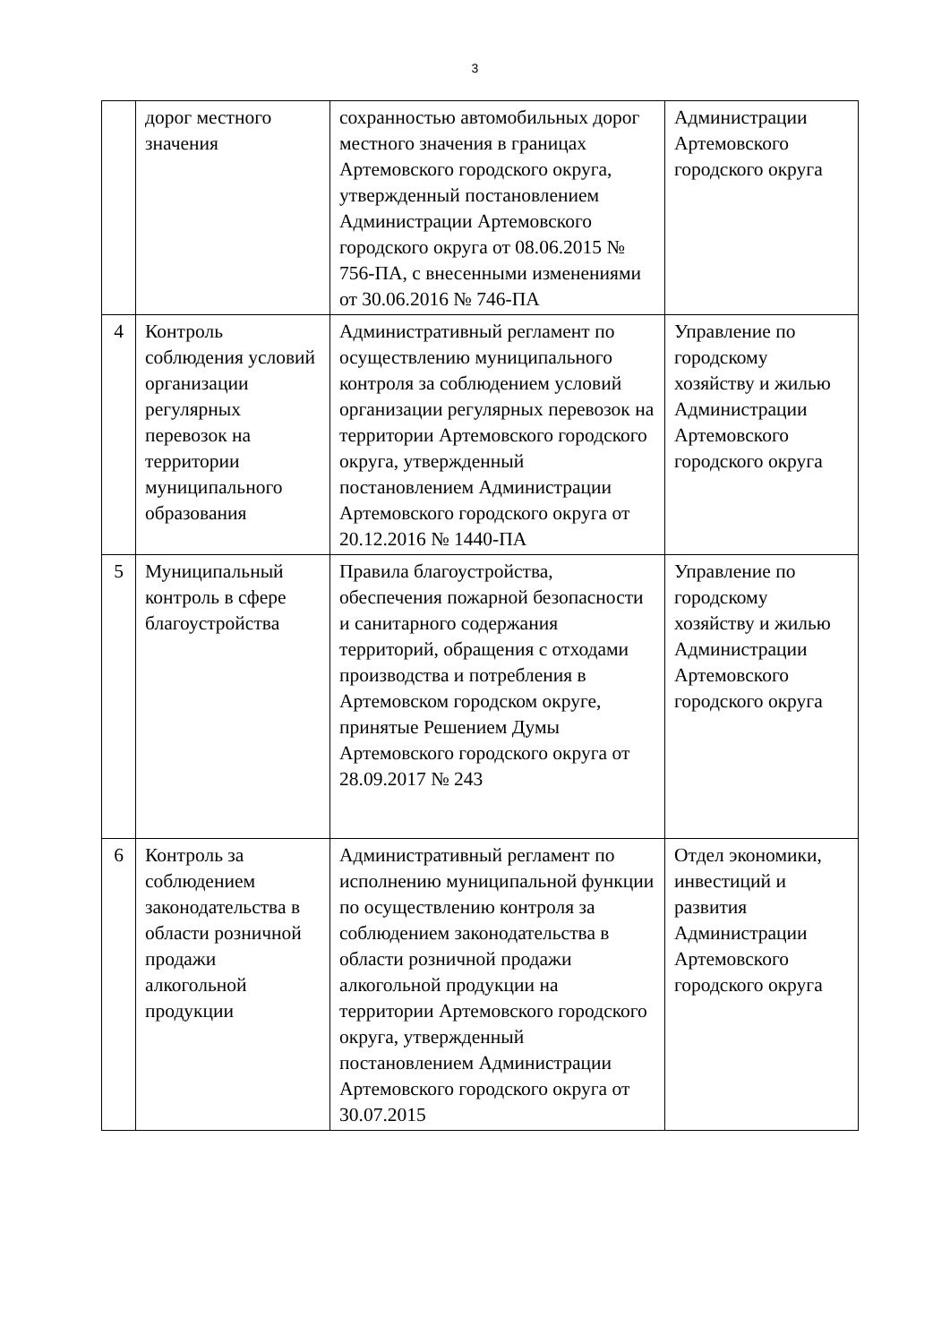3
| | дорог местного значения | сохранностью автомобильных дорог местного значения в границах Артемовского городского округа, утвержденный постановлением Администрации Артемовского городского округа от 08.06.2015 № 756-ПА, с внесенными изменениями от 30.06.2016 № 746-ПА | Администрации Артемовского городского округа |
| 4 | Контроль соблюдения условий организации регулярных перевозок на территории муниципального образования | Административный регламент по осуществлению муниципального контроля за соблюдением условий организации регулярных перевозок на территории Артемовского городского округа, утвержденный постановлением Администрации Артемовского городского округа от 20.12.2016 № 1440-ПА | Управление по городскому хозяйству и жилью Администрации Артемовского городского округа |
| 5 | Муниципальный контроль в сфере благоустройства | Правила благоустройства, обеспечения пожарной безопасности и санитарного содержания территорий, обращения с отходами производства и потребления в Артемовском городском округе, принятые Решением Думы Артемовского городского округа от 28.09.2017 № 243 | Управление по городскому хозяйству и жилью Администрации Артемовского городского округа |
| 6 | Контроль за соблюдением законодательства в области розничной продажи алкогольной продукции | Административный регламент по исполнению муниципальной функции по осуществлению контроля за соблюдением законодательства в области розничной продажи алкогольной продукции на территории Артемовского городского округа, утвержденный постановлением Администрации Артемовского городского округа от 30.07.2015 | Отдел экономики, инвестиций и развития Администрации Артемовского городского округа |